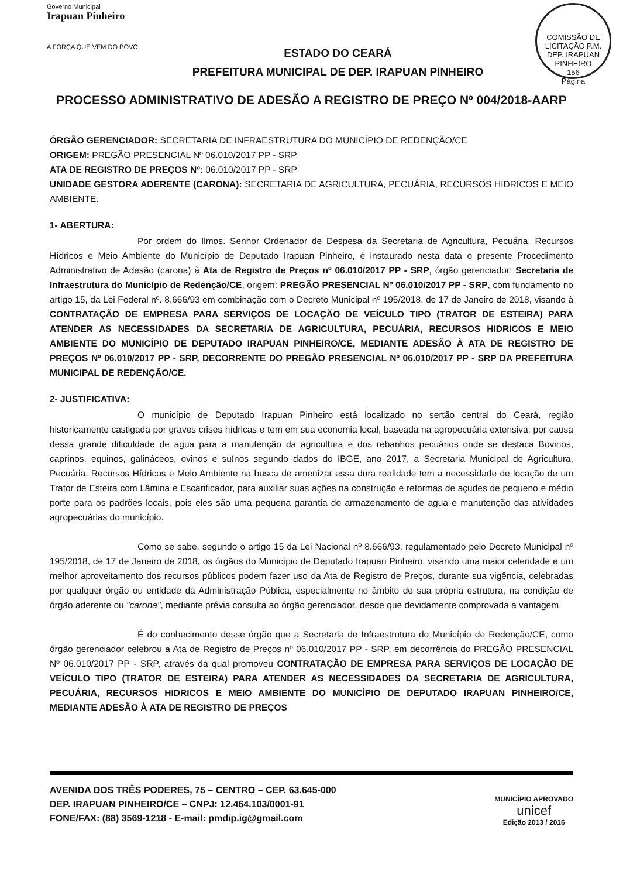Governo Municipal
Irapuan Pinheiro
A FORÇA QUE VEM DO POVO
ESTADO DO CEARÁ
PREFEITURA MUNICIPAL DE DEP. IRAPUAN PINHEIRO
COMISSÃO DE LICITAÇÃO P.M. DEP. IRAPUAN PINHEIRO
156
Página
PROCESSO ADMINISTRATIVO DE ADESÃO A REGISTRO DE PREÇO Nº 004/2018-AARP
ÓRGÃO GERENCIADOR: SECRETARIA DE INFRAESTRUTURA DO MUNICÍPIO DE REDENÇÃO/CE
ORIGEM: PREGÃO PRESENCIAL Nº 06.010/2017 PP - SRP
ATA DE REGISTRO DE PREÇOS Nº: 06.010/2017 PP - SRP
UNIDADE GESTORA ADERENTE (CARONA): SECRETARIA DE AGRICULTURA, PECUÁRIA, RECURSOS HIDRICOS E MEIO AMBIENTE.
1- ABERTURA:
Por ordem do Ilmos. Senhor Ordenador de Despesa da Secretaria de Agricultura, Pecuária, Recursos Hídricos e Meio Ambiente do Município de Deputado Irapuan Pinheiro, é instaurado nesta data o presente Procedimento Administrativo de Adesão (carona) à Ata de Registro de Preços nº 06.010/2017 PP - SRP, órgão gerenciador: Secretaria de Infraestrutura do Município de Redenção/CE, origem: PREGÃO PRESENCIAL Nº 06.010/2017 PP - SRP, com fundamento no artigo 15, da Lei Federal nº. 8.666/93 em combinação com o Decreto Municipal nº 195/2018, de 17 de Janeiro de 2018, visando à CONTRATAÇÃO DE EMPRESA PARA SERVIÇOS DE LOCAÇÃO DE VEÍCULO TIPO (TRATOR DE ESTEIRA) PARA ATENDER AS NECESSIDADES DA SECRETARIA DE AGRICULTURA, PECUÁRIA, RECURSOS HIDRICOS E MEIO AMBIENTE DO MUNICÍPIO DE DEPUTADO IRAPUAN PINHEIRO/CE, MEDIANTE ADESÃO À ATA DE REGISTRO DE PREÇOS Nº 06.010/2017 PP - SRP, DECORRENTE DO PREGÃO PRESENCIAL Nº 06.010/2017 PP - SRP DA PREFEITURA MUNICIPAL DE REDENÇÃO/CE.
2- JUSTIFICATIVA:
O município de Deputado Irapuan Pinheiro está localizado no sertão central do Ceará, região historicamente castigada por graves crises hídricas e tem em sua economia local, baseada na agropecuária extensiva; por causa dessa grande dificuldade de agua para a manutenção da agricultura e dos rebanhos pecuários onde se destaca Bovinos, caprinos, equinos, galináceos, ovinos e suínos segundo dados do IBGE, ano 2017, a Secretaria Municipal de Agricultura, Pecuária, Recursos Hídricos e Meio Ambiente na busca de amenizar essa dura realidade tem a necessidade de locação de um Trator de Esteira com Lâmina e Escarificador, para auxiliar suas ações na construção e reformas de açudes de pequeno e médio porte para os padrões locais, pois eles são uma pequena garantia do armazenamento de agua e manutenção das atividades agropecuárias do município.
Como se sabe, segundo o artigo 15 da Lei Nacional nº 8.666/93, regulamentado pelo Decreto Municipal nº 195/2018, de 17 de Janeiro de 2018, os órgãos do Município de Deputado Irapuan Pinheiro, visando uma maior celeridade e um melhor aproveitamento dos recursos públicos podem fazer uso da Ata de Registro de Preços, durante sua vigência, celebradas por qualquer órgão ou entidade da Administração Pública, especialmente no âmbito de sua própria estrutura, na condição de órgão aderente ou "carona", mediante prévia consulta ao órgão gerenciador, desde que devidamente comprovada a vantagem.
É do conhecimento desse órgão que a Secretaria de Infraestrutura do Município de Redenção/CE, como órgão gerenciador celebrou a Ata de Registro de Preços nº 06.010/2017 PP - SRP, em decorrência do PREGÃO PRESENCIAL Nº 06.010/2017 PP - SRP, através da qual promoveu CONTRATAÇÃO DE EMPRESA PARA SERVIÇOS DE LOCAÇÃO DE VEÍCULO TIPO (TRATOR DE ESTEIRA) PARA ATENDER AS NECESSIDADES DA SECRETARIA DE AGRICULTURA, PECUÁRIA, RECURSOS HIDRICOS E MEIO AMBIENTE DO MUNICÍPIO DE DEPUTADO IRAPUAN PINHEIRO/CE, MEDIANTE ADESÃO À ATA DE REGISTRO DE PREÇOS
AVENIDA DOS TRÊS PODERES, 75 – CENTRO – CEP. 63.645-000
DEP. IRAPUAN PINHEIRO/CE – CNPJ: 12.464.103/0001-91
FONE/FAX: (88) 3569-1218 - E-mail: pmdip.ig@gmail.com
MUNICÍPIO APROVADO
unicef
Edição 2013 / 2016